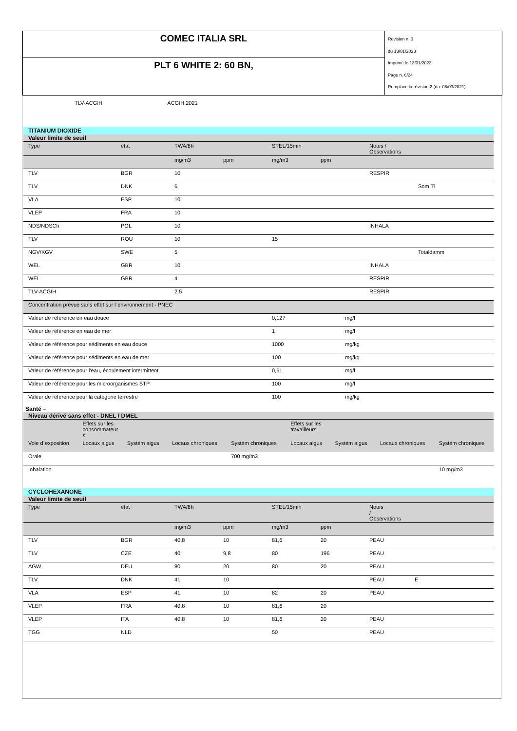| COMEC ITALIA SRL | Revision n. 3 du 13/01/2023 Imprimè le 13/01/2023 Page n. 6/24 Remplace la révision:2 (du: 08/03/2021) |
| PLT 6 WHITE 2: 60 BN, | |
TLV-ACGIH ACGIH 2021
TITANIUM DIOXIDE
| Valeur limite de seuil | | | | | | |
| Type | état | TWA/8h | | STEL/15min | | Notes / Observations |
| | | mg/m3 | ppm | mg/m3 | ppm | |
| TLV | BGR | 10 | | | | RESPIR |
| TLV | DNK | 6 | | | | Som Ti |
| VLA | ESP | 10 | | | | |
| VLEP | FRA | 10 | | | | |
| NDS/NDSCh | POL | 10 | | | | INHALA |
| TLV | ROU | 10 | | 15 | | |
| NGV/KGV | SWE | 5 | | | | Totaldamm |
| WEL | GBR | 10 | | | | INHALA |
| WEL | GBR | 4 | | | | RESPIR |
| TLV-ACGIH | | 2,5 | | | | RESPIR |
| Concentration prévue sans effet sur l`environnement - PNEC | | |
| Valeur de référence en eau douce | 0,127 | mg/l |
| Valeur de référence en eau de mer | 1 | mg/l |
| Valeur de référence pour sédiments en eau douce | 1000 | mg/kg |
| Valeur de référence pour sédiments en eau de mer | 100 | mg/kg |
| Valeur de référence pour l'eau, écoulement intermittent | 0,61 | mg/l |
| Valeur de référence pour les microorganismes STP | 100 | mg/l |
| Valeur de référence pour la catégorie terrestre | 100 | mg/kg |
Santé –
| Niveau dérivé sans effet - DNEL / DMEL | | | | | | | | |
| | Effets sur les consommateur s | | | | Effets sur les travailleurs | | | |
| Voie d`exposition | Locaux aigus | Systém aigus | Locaux chroniques | Systém chroniques | Locaux aigus | Systém aigus | Locaux chroniques | Systém chroniques |
| Orale | | | | 700 mg/m3 | | | | |
| Inhalation | | | | | | | | 10 mg/m3 |
CYCLOHEXANONE
| Valeur limite de seuil | | | | | | |
| Type | état | TWA/8h | | STEL/15min | | Notes / Observations |
| | | mg/m3 | ppm | mg/m3 | ppm | |
| TLV | BGR | 40,8 | 10 | 81,6 | 20 | PEAU |
| TLV | CZE | 40 | 9,8 | 80 | 196 | PEAU |
| AGW | DEU | 80 | 20 | 80 | 20 | PEAU |
| TLV | DNK | 41 | 10 | | | PEAU E |
| VLA | ESP | 41 | 10 | 82 | 20 | PEAU |
| VLEP | FRA | 40,8 | 10 | 81,6 | 20 | |
| VLEP | ITA | 40,8 | 10 | 81,6 | 20 | PEAU |
| TGG | NLD | | | 50 | | PEAU |